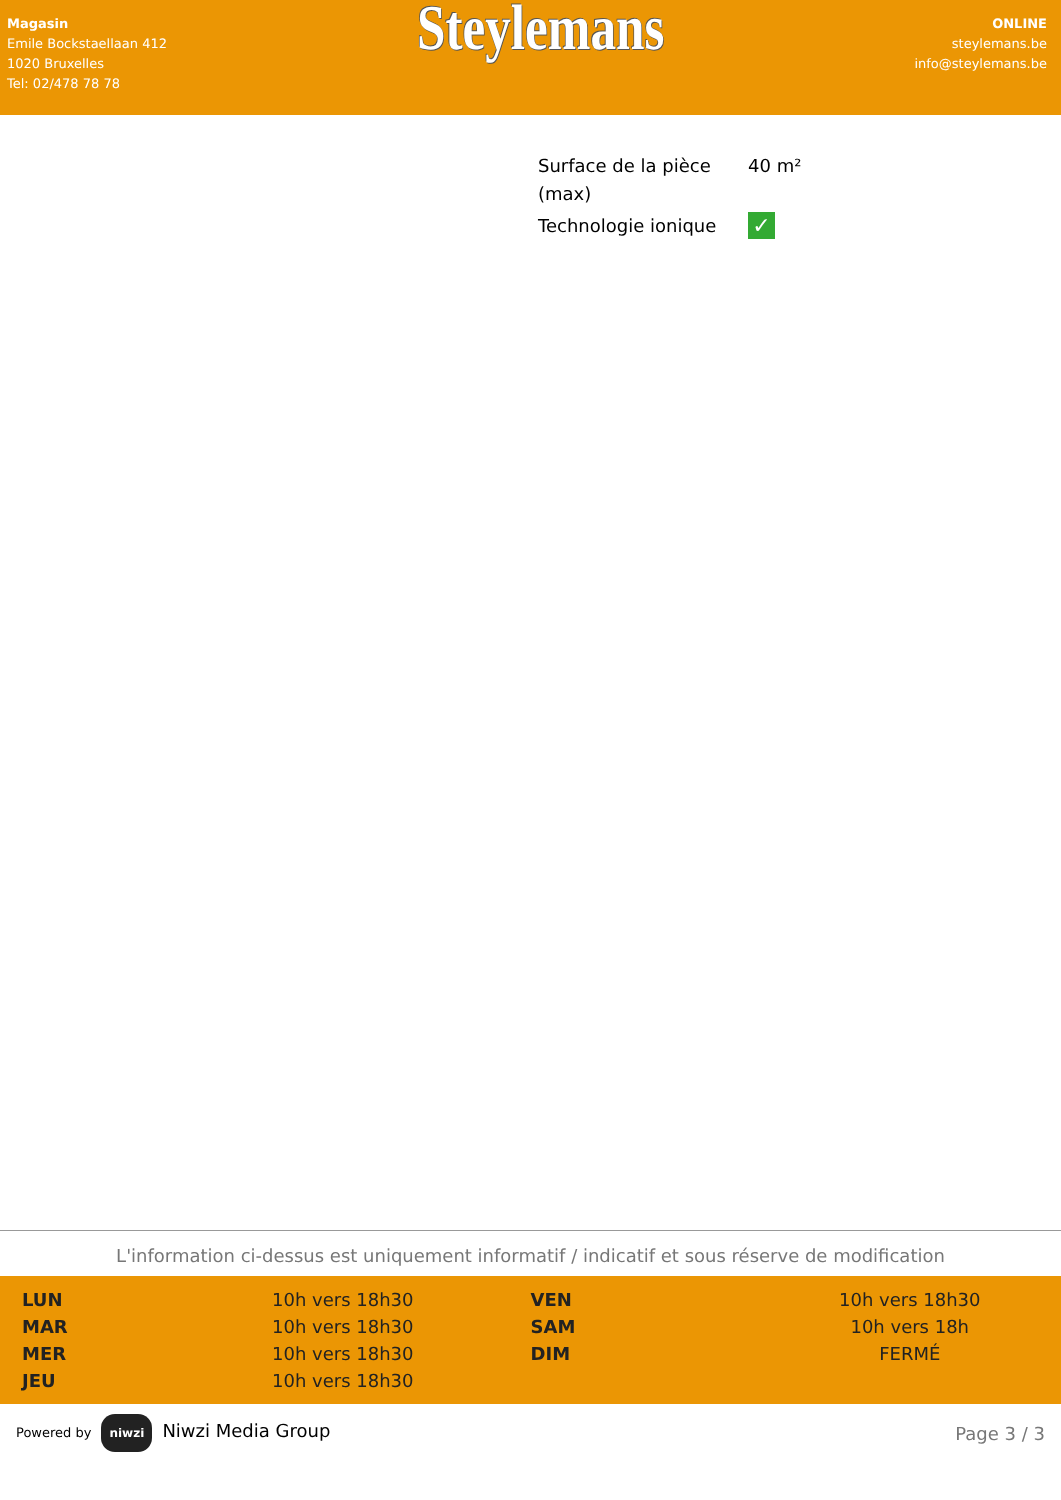Magasin
Emile Bockstaellaan 412
1020 Bruxelles
Tel: 02/478 78 78
Steylemans
ONLINE
steylemans.be
info@steylemans.be
| Surface de la pièce (max) | 40 m² |
| Technologie ionique | ✓ |
L'information ci-dessus est uniquement informatif / indicatif et sous réserve de modification
| LUN | 10h vers 18h30 | VEN | 10h vers 18h30 |
| MAR | 10h vers 18h30 | SAM | 10h vers 18h |
| MER | 10h vers 18h30 | DIM | FERMÉ |
| JEU | 10h vers 18h30 | | |
Powered by niwzi Niwzi Media Group
Page 3 / 3